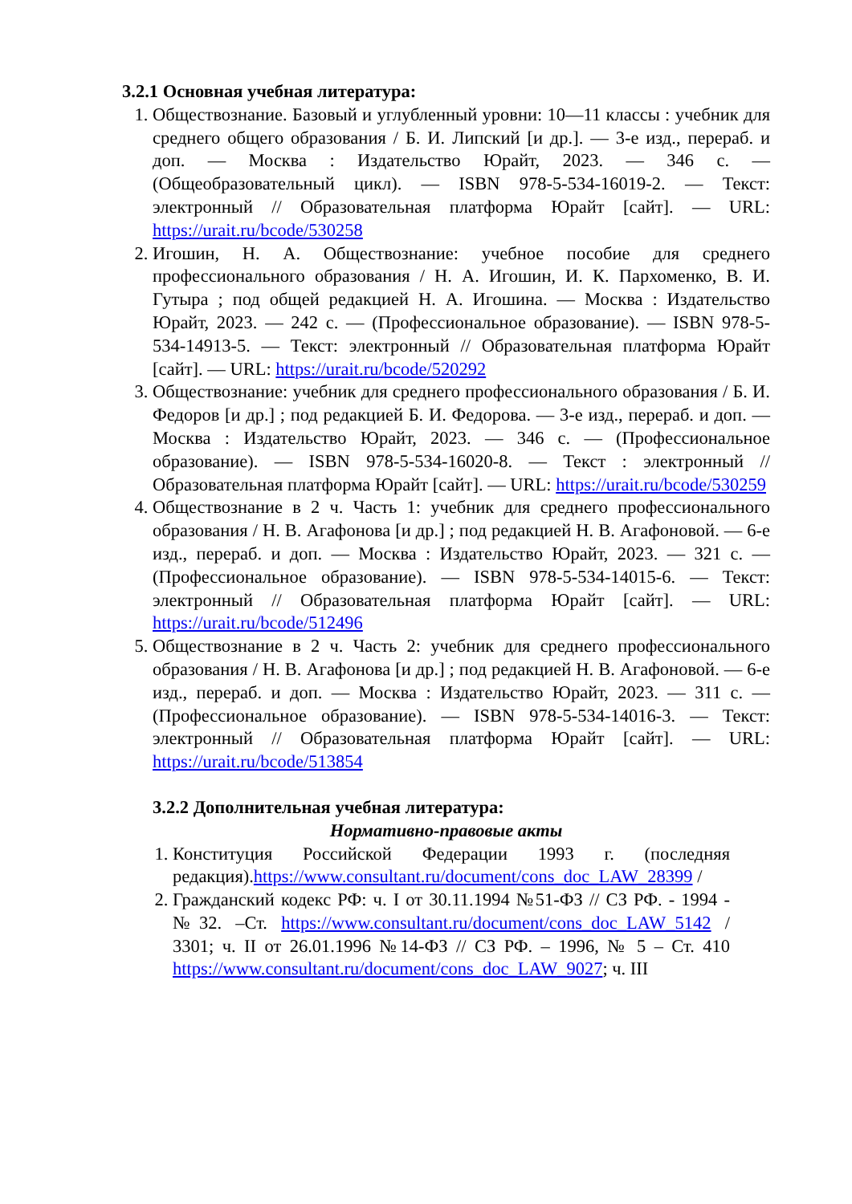3.2.1 Основная учебная литература:
1. Обществознание. Базовый и углубленный уровни: 10—11 классы : учебник для среднего общего образования / Б. И. Липский [и др.]. — 3-е изд., перераб. и доп. — Москва : Издательство Юрайт, 2023. — 346 с. — (Общеобразовательный цикл). — ISBN 978-5-534-16019-2. — Текст: электронный // Образовательная платформа Юрайт [сайт]. — URL: https://urait.ru/bcode/530258
2. Игошин, Н. А. Обществознание: учебное пособие для среднего профессионального образования / Н. А. Игошин, И. К. Пархоменко, В. И. Гутыра ; под общей редакцией Н. А. Игошина. — Москва : Издательство Юрайт, 2023. — 242 с. — (Профессиональное образование). — ISBN 978-5-534-14913-5. — Текст: электронный // Образовательная платформа Юрайт [сайт]. — URL: https://urait.ru/bcode/520292
3. Обществознание: учебник для среднего профессионального образования / Б. И. Федоров [и др.] ; под редакцией Б. И. Федорова. — 3-е изд., перераб. и доп. — Москва : Издательство Юрайт, 2023. — 346 с. — (Профессиональное образование). — ISBN 978-5-534-16020-8. — Текст : электронный // Образовательная платформа Юрайт [сайт]. — URL: https://urait.ru/bcode/530259
4. Обществознание в 2 ч. Часть 1: учебник для среднего профессионального образования / Н. В. Агафонова [и др.] ; под редакцией Н. В. Агафоновой. — 6-е изд., перераб. и доп. — Москва : Издательство Юрайт, 2023. — 321 с. — (Профессиональное образование). — ISBN 978-5-534-14015-6. — Текст: электронный // Образовательная платформа Юрайт [сайт]. — URL: https://urait.ru/bcode/512496
5. Обществознание в 2 ч. Часть 2: учебник для среднего профессионального образования / Н. В. Агафонова [и др.] ; под редакцией Н. В. Агафоновой. — 6-е изд., перераб. и доп. — Москва : Издательство Юрайт, 2023. — 311 с. — (Профессиональное образование). — ISBN 978-5-534-14016-3. — Текст: электронный // Образовательная платформа Юрайт [сайт]. — URL: https://urait.ru/bcode/513854
3.2.2 Дополнительная учебная литература:
Нормативно-правовые акты
1. Конституция Российской Федерации 1993 г. (последняя редакция).https://www.consultant.ru/document/cons_doc_LAW_28399 /
2. Гражданский кодекс РФ: ч. I от 30.11.1994 №51-ФЗ // СЗ РФ. - 1994 -№32. –Ст. https://www.consultant.ru/document/cons_doc_LAW_5142 / 3301; ч. II от 26.01.1996 №14-ФЗ // СЗ РФ. – 1996, № 5 – Ст. 410 https://www.consultant.ru/document/cons_doc_LAW_9027; ч. III